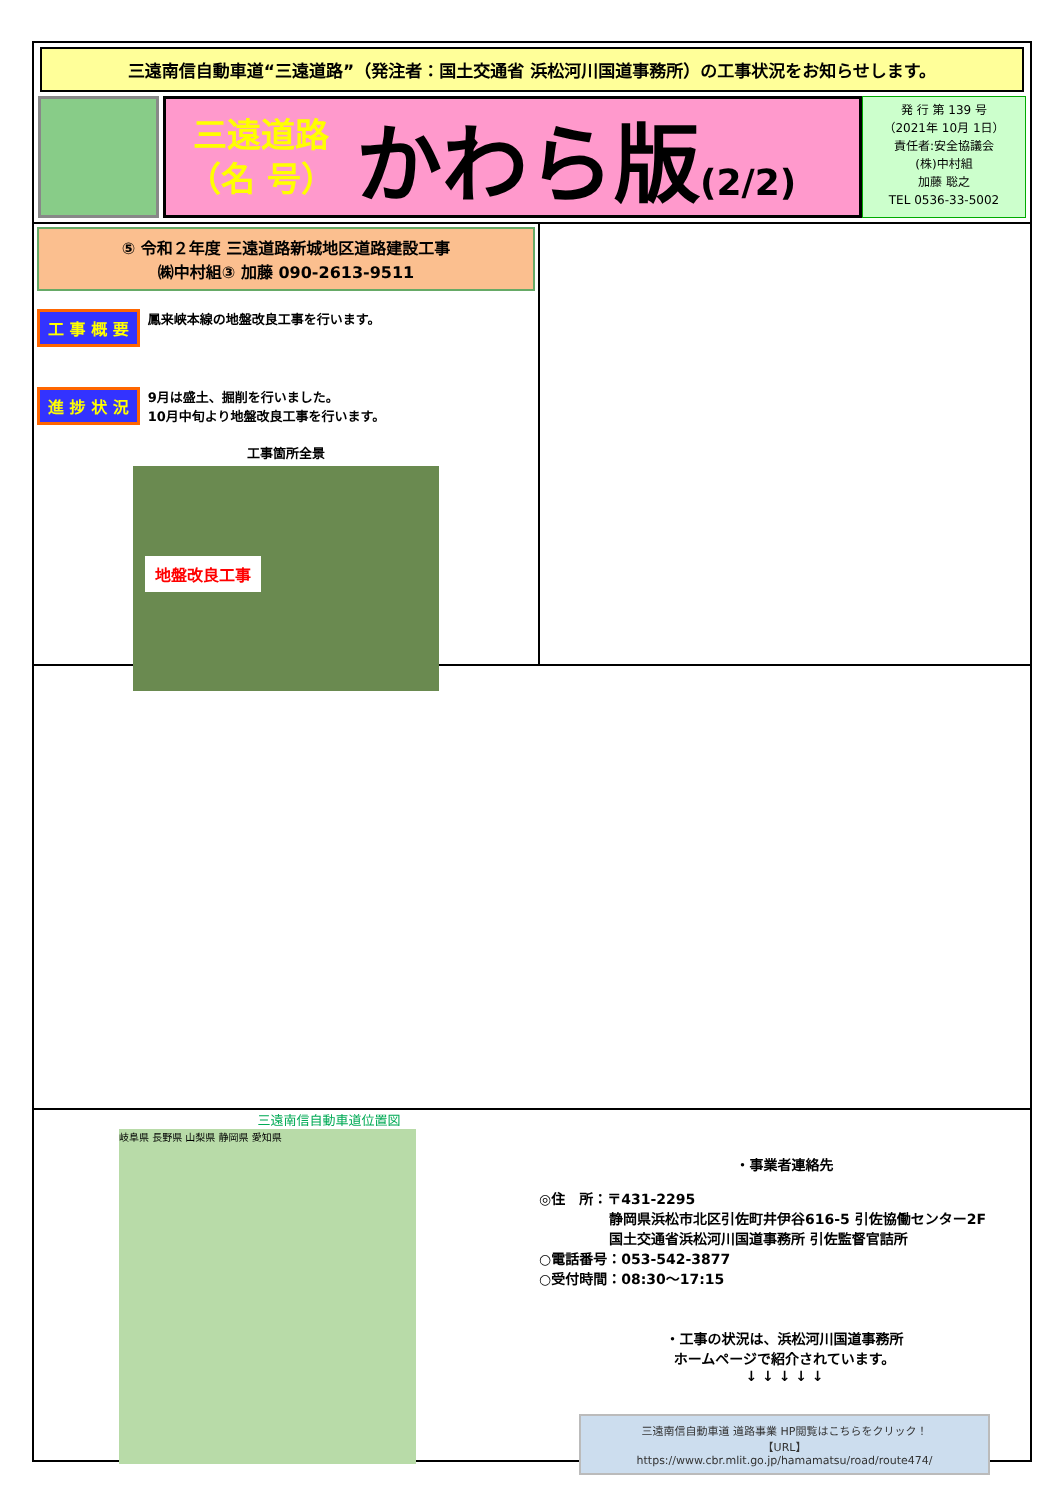三遠南信自動車道“三遠道路”（発注者：国土交通省 浜松河川国道事務所）の工事状況をお知らせします。
三遠道路
（名 号）
かわら版(2/2)
発 行 第 139 号
（2021年 10月 1日）
責任者:安全協議会
(株)中村組
加藤 聡之
TEL 0536-33-5002
⑤ 令和２年度 三遠道路新城地区道路建設工事
㈱中村組③ 加藤 090-2613-9511
工 事 概 要 鳳来峡本線の地盤改良工事を行います。
進 捗 状 況 9月は盛土、掘削を行いました。
10月中旬より地盤改良工事を行います。
工事箇所全景
地盤改良工事
三遠南信自動車道位置図
岐阜県 長野県 山梨県 静岡県 愛知県
・事業者連絡先
◎住　所：〒431-2295
　　　　　静岡県浜松市北区引佐町井伊谷616-5 引佐協働センター2F
　　　　　国土交通省浜松河川国道事務所 引佐監督官詰所
○電話番号：053-542-3877
○受付時間：08:30～17:15
・工事の状況は、浜松河川国道事務所
ホームページで紹介されています。
↓ ↓ ↓ ↓ ↓
三遠南信自動車道 道路事業 HP閲覧はこちらをクリック！
【URL】
https://www.cbr.mlit.go.jp/hamamatsu/road/route474/